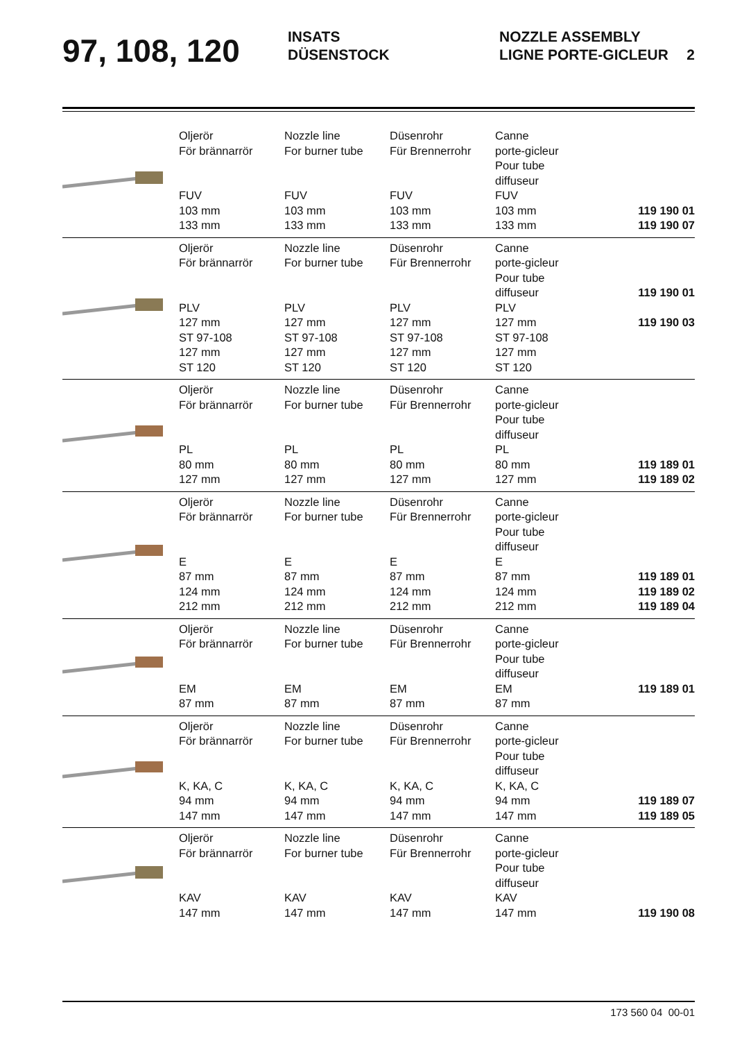97, 108, 120
INSATS
DÜSENSTOCK
NOZZLE ASSEMBLY
LIGNE PORTE-GICLEUR
2
| | Oljerör För brännarrör FUV 103 mm 133 mm | Nozzle line For burner tube FUV 103 mm 133 mm | Düsenrohr Für Brennerrohr FUV 103 mm 133 mm | Canne porte-gicleur Pour tube diffuseur FUV 103 mm 133 mm | 119 190 01 119 190 07 |
| | Oljerör För brännarrör PLV 127 mm ST 97-108 127 mm ST 120 | Nozzle line For burner tube PLV 127 mm ST 97-108 127 mm ST 120 | Düsenrohr Für Brennerrohr PLV 127 mm ST 97-108 127 mm ST 120 | Canne porte-gicleur Pour tube diffuseur PLV 127 mm ST 97-108 127 mm ST 120 | 119 190 01 119 190 03 |
| | Oljerör För brännarrör PL 80 mm 127 mm | Nozzle line For burner tube PL 80 mm 127 mm | Düsenrohr Für Brennerrohr PL 80 mm 127 mm | Canne porte-gicleur Pour tube diffuseur PL 80 mm 127 mm | 119 189 01 119 189 02 |
| | Oljerör För brännarrör E 87 mm 124 mm 212 mm | Nozzle line For burner tube E 87 mm 124 mm 212 mm | Düsenrohr Für Brennerrohr E 87 mm 124 mm 212 mm | Canne porte-gicleur Pour tube diffuseur E 87 mm 124 mm 212 mm | 119 189 01 119 189 02 119 189 04 |
| | Oljerör För brännarrör EM 87 mm | Nozzle line For burner tube EM 87 mm | Düsenrohr Für Brennerrohr EM 87 mm | Canne porte-gicleur Pour tube diffuseur EM 87 mm | 119 189 01 |
| | Oljerör För brännarrör K, KA, C 94 mm 147 mm | Nozzle line For burner tube K, KA, C 94 mm 147 mm | Düsenrohr Für Brennerrohr K, KA, C 94 mm 147 mm | Canne porte-gicleur Pour tube diffuseur K, KA, C 94 mm 147 mm | 119 189 07 119 189 05 |
| | Oljerör För brännarrör KAV 147 mm | Nozzle line For burner tube KAV 147 mm | Düsenrohr Für Brennerrohr KAV 147 mm | Canne porte-gicleur Pour tube diffuseur KAV 147 mm | 119 190 08 |
173 560 04 00-01